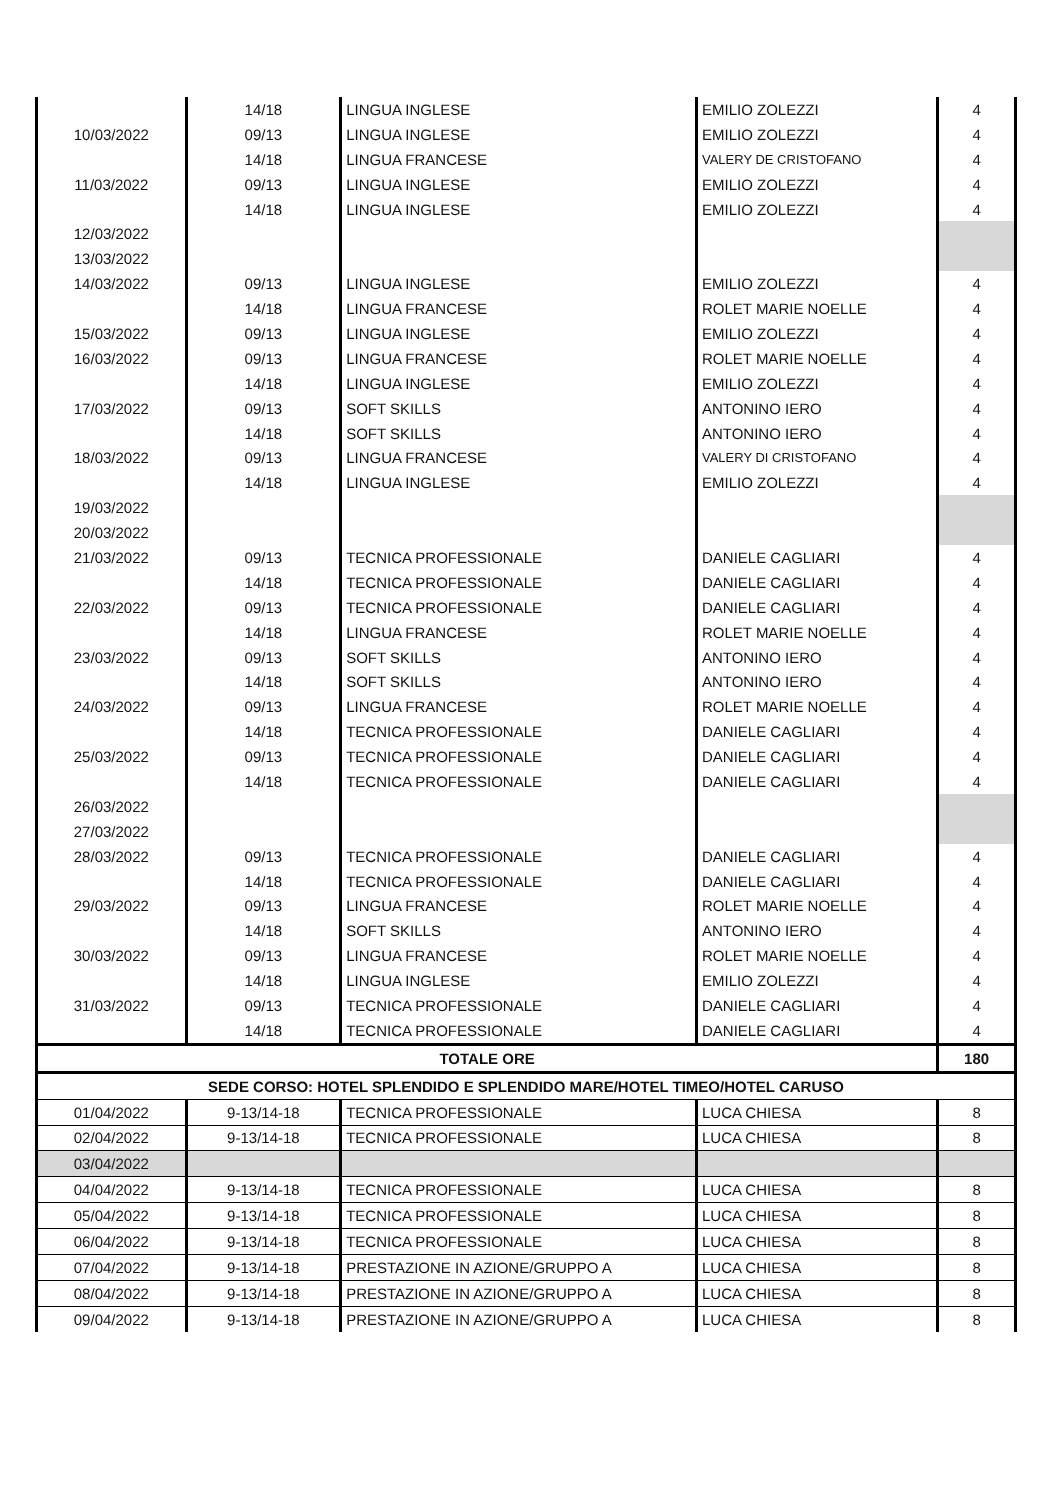| | 14/18 | LINGUA INGLESE | EMILIO ZOLEZZI | 4 |
| 10/03/2022 | 09/13 | LINGUA INGLESE | EMILIO ZOLEZZI | 4 |
| | 14/18 | LINGUA FRANCESE | VALERY DE CRISTOFANO | 4 |
| 11/03/2022 | 09/13 | LINGUA INGLESE | EMILIO ZOLEZZI | 4 |
| | 14/18 | LINGUA INGLESE | EMILIO ZOLEZZI | 4 |
| 12/03/2022 | | | | |
| 13/03/2022 | | | | |
| 14/03/2022 | 09/13 | LINGUA INGLESE | EMILIO ZOLEZZI | 4 |
| | 14/18 | LINGUA FRANCESE | ROLET MARIE NOELLE | 4 |
| 15/03/2022 | 09/13 | LINGUA INGLESE | EMILIO ZOLEZZI | 4 |
| 16/03/2022 | 09/13 | LINGUA FRANCESE | ROLET MARIE NOELLE | 4 |
| | 14/18 | LINGUA INGLESE | EMILIO ZOLEZZI | 4 |
| 17/03/2022 | 09/13 | SOFT SKILLS | ANTONINO IERO | 4 |
| | 14/18 | SOFT SKILLS | ANTONINO IERO | 4 |
| 18/03/2022 | 09/13 | LINGUA FRANCESE | VALERY DI CRISTOFANO | 4 |
| | 14/18 | LINGUA INGLESE | EMILIO ZOLEZZI | 4 |
| 19/03/2022 | | | | |
| 20/03/2022 | | | | |
| 21/03/2022 | 09/13 | TECNICA PROFESSIONALE | DANIELE CAGLIARI | 4 |
| | 14/18 | TECNICA PROFESSIONALE | DANIELE CAGLIARI | 4 |
| 22/03/2022 | 09/13 | TECNICA PROFESSIONALE | DANIELE CAGLIARI | 4 |
| | 14/18 | LINGUA FRANCESE | ROLET MARIE NOELLE | 4 |
| 23/03/2022 | 09/13 | SOFT SKILLS | ANTONINO IERO | 4 |
| | 14/18 | SOFT SKILLS | ANTONINO IERO | 4 |
| 24/03/2022 | 09/13 | LINGUA FRANCESE | ROLET MARIE NOELLE | 4 |
| | 14/18 | TECNICA PROFESSIONALE | DANIELE CAGLIARI | 4 |
| 25/03/2022 | 09/13 | TECNICA PROFESSIONALE | DANIELE CAGLIARI | 4 |
| | 14/18 | TECNICA PROFESSIONALE | DANIELE CAGLIARI | 4 |
| 26/03/2022 | | | | |
| 27/03/2022 | | | | |
| 28/03/2022 | 09/13 | TECNICA PROFESSIONALE | DANIELE CAGLIARI | 4 |
| | 14/18 | TECNICA PROFESSIONALE | DANIELE CAGLIARI | 4 |
| 29/03/2022 | 09/13 | LINGUA FRANCESE | ROLET MARIE NOELLE | 4 |
| | 14/18 | SOFT SKILLS | ANTONINO IERO | 4 |
| 30/03/2022 | 09/13 | LINGUA FRANCESE | ROLET MARIE NOELLE | 4 |
| | 14/18 | LINGUA INGLESE | EMILIO ZOLEZZI | 4 |
| 31/03/2022 | 09/13 | TECNICA PROFESSIONALE | DANIELE CAGLIARI | 4 |
| | 14/18 | TECNICA PROFESSIONALE | DANIELE CAGLIARI | 4 |
| TOTALE ORE | | | | 180 |
| SEDE CORSO: HOTEL SPLENDIDO E SPLENDIDO MARE/HOTEL TIMEO/HOTEL CARUSO | | | | |
| 01/04/2022 | 9-13/14-18 | TECNICA PROFESSIONALE | LUCA CHIESA | 8 |
| 02/04/2022 | 9-13/14-18 | TECNICA PROFESSIONALE | LUCA CHIESA | 8 |
| 03/04/2022 | | | | |
| 04/04/2022 | 9-13/14-18 | TECNICA PROFESSIONALE | LUCA CHIESA | 8 |
| 05/04/2022 | 9-13/14-18 | TECNICA PROFESSIONALE | LUCA CHIESA | 8 |
| 06/04/2022 | 9-13/14-18 | TECNICA PROFESSIONALE | LUCA CHIESA | 8 |
| 07/04/2022 | 9-13/14-18 | PRESTAZIONE IN AZIONE/GRUPPO A | LUCA CHIESA | 8 |
| 08/04/2022 | 9-13/14-18 | PRESTAZIONE IN AZIONE/GRUPPO A | LUCA CHIESA | 8 |
| 09/04/2022 | 9-13/14-18 | PRESTAZIONE IN AZIONE/GRUPPO A | LUCA CHIESA | 8 |